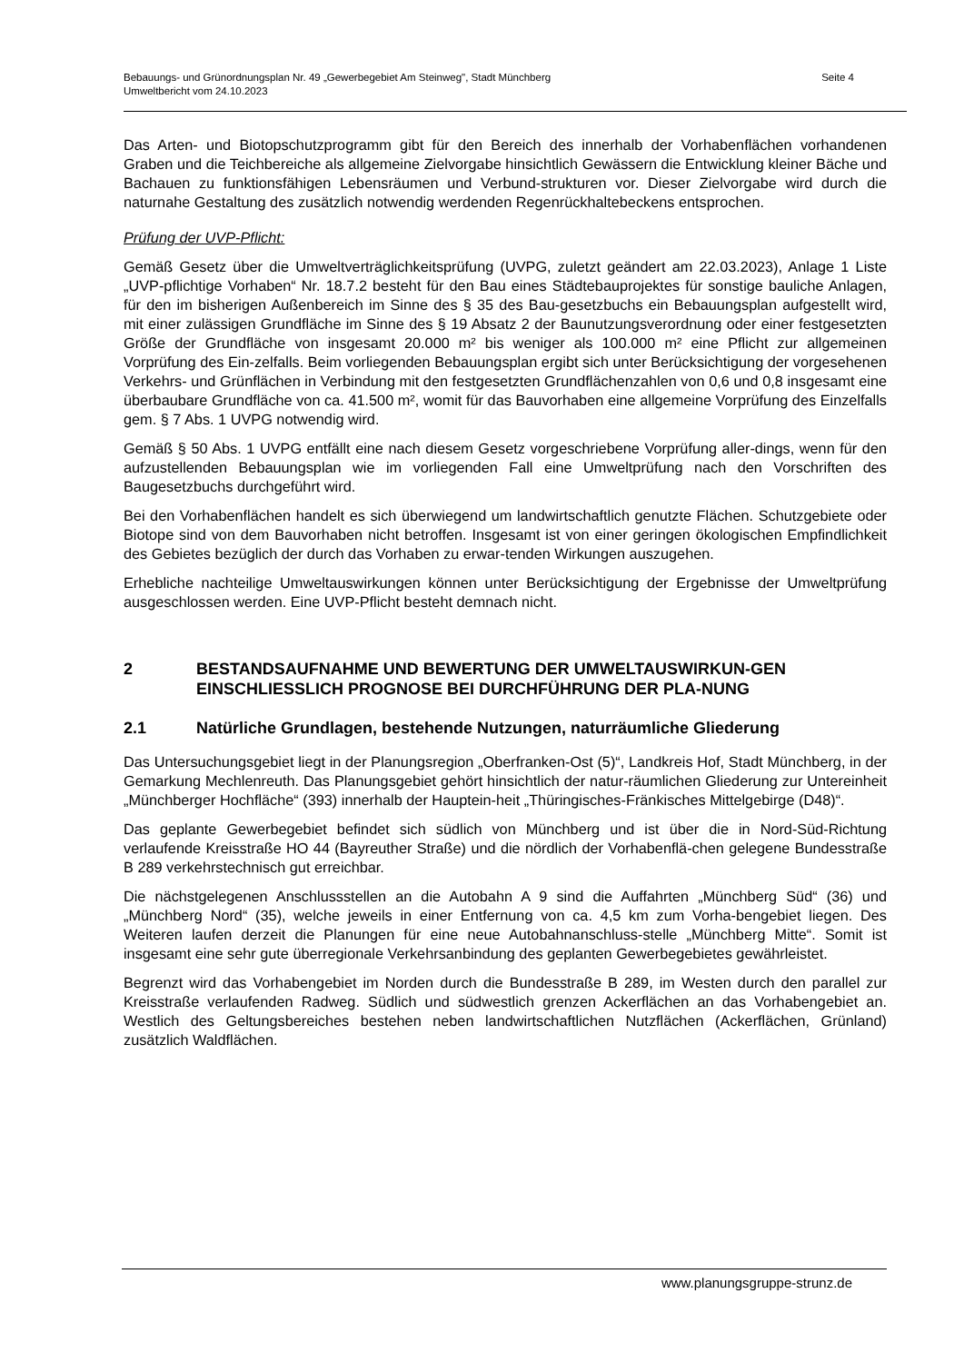Bebauungs- und Grünordnungsplan Nr. 49 „Gewerbegebiet Am Steinweg", Stadt Münchberg
Umweltbericht vom 24.10.2023
Seite 4
Das Arten- und Biotopschutzprogramm gibt für den Bereich des innerhalb der Vorhabenflächen vorhandenen Graben und die Teichbereiche als allgemeine Zielvorgabe hinsichtlich Gewässern die Entwicklung kleiner Bäche und Bachauen zu funktionsfähigen Lebensräumen und Verbund-strukturen vor. Dieser Zielvorgabe wird durch die naturnahe Gestaltung des zusätzlich notwendig werdenden Regenrückhaltebeckens entsprochen.
Prüfung der UVP-Pflicht:
Gemäß Gesetz über die Umweltverträglichkeitsprüfung (UVPG, zuletzt geändert am 22.03.2023), Anlage 1 Liste „UVP-pflichtige Vorhaben“ Nr. 18.7.2 besteht für den Bau eines Städtebauprojektes für sonstige bauliche Anlagen, für den im bisherigen Außenbereich im Sinne des § 35 des Bau-gesetzbuchs ein Bebauungsplan aufgestellt wird, mit einer zulässigen Grundfläche im Sinne des § 19 Absatz 2 der Baunutzungsverordnung oder einer festgesetzten Größe der Grundfläche von insgesamt 20.000 m² bis weniger als 100.000 m² eine Pflicht zur allgemeinen Vorprüfung des Ein-zelfalls. Beim vorliegenden Bebauungsplan ergibt sich unter Berücksichtigung der vorgesehenen Verkehrs- und Grünflächen in Verbindung mit den festgesetzten Grundflächenzahlen von 0,6 und 0,8 insgesamt eine überbaubare Grundfläche von ca. 41.500 m², womit für das Bauvorhaben eine allgemeine Vorprüfung des Einzelfalls gem. § 7 Abs. 1 UVPG notwendig wird.
Gemäß § 50 Abs. 1 UVPG entfällt eine nach diesem Gesetz vorgeschriebene Vorprüfung aller-dings, wenn für den aufzustellenden Bebauungsplan wie im vorliegenden Fall eine Umweltprüfung nach den Vorschriften des Baugesetzbuchs durchgeführt wird.
Bei den Vorhabenflächen handelt es sich überwiegend um landwirtschaftlich genutzte Flächen. Schutzgebiete oder Biotope sind von dem Bauvorhaben nicht betroffen. Insgesamt ist von einer geringen ökologischen Empfindlichkeit des Gebietes bezüglich der durch das Vorhaben zu erwar-tenden Wirkungen auszugehen.
Erhebliche nachteilige Umweltauswirkungen können unter Berücksichtigung der Ergebnisse der Umweltprüfung ausgeschlossen werden. Eine UVP-Pflicht besteht demnach nicht.
2 BESTANDSAUFNAHME UND BEWERTUNG DER UMWELTAUSWIRKUN-GEN EINSCHLIESSLICH PROGNOSE BEI DURCHFÜHRUNG DER PLA-NUNG
2.1 Natürliche Grundlagen, bestehende Nutzungen, naturräumliche Gliederung
Das Untersuchungsgebiet liegt in der Planungsregion „Oberfranken-Ost (5)“, Landkreis Hof, Stadt Münchberg, in der Gemarkung Mechlenreuth. Das Planungsgebiet gehört hinsichtlich der natur-räumlichen Gliederung zur Untereinheit „Münchberger Hochfläche“ (393) innerhalb der Hauptein-heit „Thüringisches-Fränkisches Mittelgebirge (D48)“.
Das geplante Gewerbegebiet befindet sich südlich von Münchberg und ist über die in Nord-Süd-Richtung verlaufende Kreisstraße HO 44 (Bayreuther Straße) und die nördlich der Vorhabenflä-chen gelegene Bundesstraße B 289 verkehrstechnisch gut erreichbar.
Die nächstgelegenen Anschlussstellen an die Autobahn A 9 sind die Auffahrten „Münchberg Süd“ (36) und „Münchberg Nord“ (35), welche jeweils in einer Entfernung von ca. 4,5 km zum Vorha-bengebiet liegen. Des Weiteren laufen derzeit die Planungen für eine neue Autobahnanschluss-stelle „Münchberg Mitte“. Somit ist insgesamt eine sehr gute überregionale Verkehrsanbindung des geplanten Gewerbegebietes gewährleistet.
Begrenzt wird das Vorhabengebiet im Norden durch die Bundesstraße B 289, im Westen durch den parallel zur Kreisstraße verlaufenden Radweg. Südlich und südwestlich grenzen Ackerflächen an das Vorhabengebiet an. Westlich des Geltungsbereiches bestehen neben landwirtschaftlichen Nutzflächen (Ackerflächen, Grünland) zusätzlich Waldflächen.
www.planungsgruppe-strunz.de